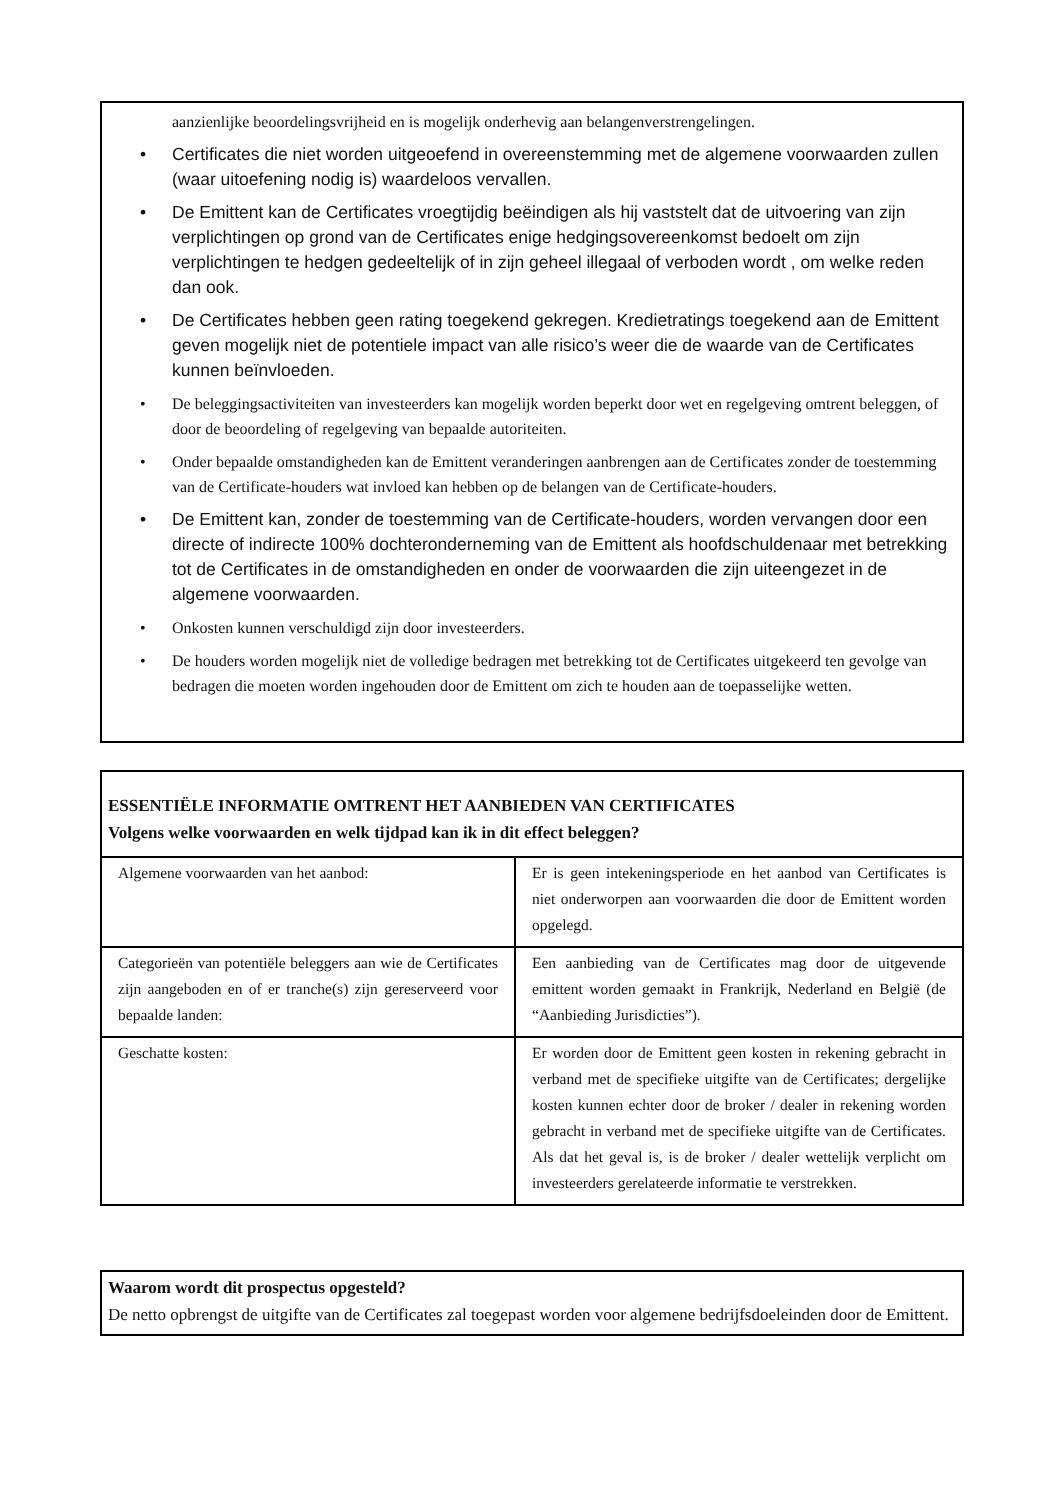aanzienlijke beoordelingsvrijheid en is mogelijk onderhevig aan belangenverstrengelingen.
• Certificates die niet worden uitgeoefend in overeenstemming met de algemene voorwaarden zullen (waar uitoefening nodig is) waardeloos vervallen.
• De Emittent kan de Certificates vroegtijdig beëindigen als hij vaststelt dat de uitvoering van zijn verplichtingen op grond van de Certificates enige hedgingsovereenkomst bedoelt om zijn verplichtingen te hedgen gedeeltelijk of in zijn geheel illegaal of verboden wordt , om welke reden dan ook.
• De Certificates hebben geen rating toegekend gekregen. Kredietratings toegekend aan de Emittent geven mogelijk niet de potentiele impact van alle risico’s weer die de waarde van de Certificates kunnen beïnvloeden.
• De beleggingsactiviteiten van investeerders kan mogelijk worden beperkt door wet en regelgeving omtrent beleggen, of door de beoordeling of regelgeving van bepaalde autoriteiten.
• Onder bepaalde omstandigheden kan de Emittent veranderingen aanbrengen aan de Certificates zonder de toestemming van de Certificate-houders wat invloed kan hebben op de belangen van de Certificate-houders.
• De Emittent kan, zonder de toestemming van de Certificate-houders, worden vervangen door een directe of indirecte 100% dochteronderneming van de Emittent als hoofdschuldenaar met betrekking tot de Certificates in de omstandigheden en onder de voorwaarden die zijn uiteengezet in de algemene voorwaarden.
• Onkosten kunnen verschuldigd zijn door investeerders.
• De houders worden mogelijk niet de volledige bedragen met betrekking tot de Certificates uitgekeerd ten gevolge van bedragen die moeten worden ingehouden door de Emittent om zich te houden aan de toepasselijke wetten.
ESSENTIËLE INFORMATIE OMTRENT HET AANBIEDEN VAN CERTIFICATES
Volgens welke voorwaarden en welk tijdpad kan ik in dit effect beleggen?
| Algemene voorwaarden van het aanbod: | Er is geen intekeningsperiode en het aanbod van Certificates is niet onderworpen aan voorwaarden die door de Emittent worden opgelegd. |
| Categorieën van potentiële beleggers aan wie de Certificates zijn aangeboden en of er tranche(s) zijn gereserveerd voor bepaalde landen: | Een aanbieding van de Certificates mag door de uitgevende emittent worden gemaakt in Frankrijk, Nederland en België (de “Aanbieding Jurisdicties”). |
| Geschatte kosten: | Er worden door de Emittent geen kosten in rekening gebracht in verband met de specifieke uitgifte van de Certificates; dergelijke kosten kunnen echter door de broker / dealer in rekening worden gebracht in verband met de specifieke uitgifte van de Certificates. Als dat het geval is, is de broker / dealer wettelijk verplicht om investeerders gerelateerde informatie te verstrekken. |
Waarom wordt dit prospectus opgesteld?
De netto opbrengst de uitgifte van de Certificates zal toegepast worden voor algemene bedrijfsdoeleinden door de Emittent.